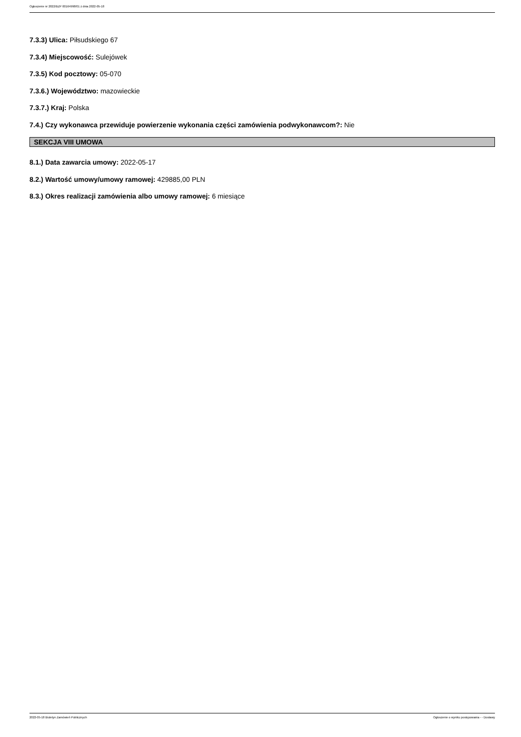Ogłoszenie nr 2022/BZP 00164998/01 z dnia 2022-05-18
7.3.3) Ulica: Piłsudskiego 67
7.3.4) Miejscowość: Sulejówek
7.3.5) Kod pocztowy: 05-070
7.3.6.) Województwo: mazowieckie
7.3.7.) Kraj: Polska
7.4.) Czy wykonawca przewiduje powierzenie wykonania części zamówienia podwykonawcom?: Nie
SEKCJA VIII UMOWA
8.1.) Data zawarcia umowy: 2022-05-17
8.2.) Wartość umowy/umowy ramowej: 429885,00 PLN
8.3.) Okres realizacji zamówienia albo umowy ramowej: 6 miesiące
2022-05-18 Biuletyn Zamówień Publicznych Ogłoszenie o wyniku postępowania - - Dostawy